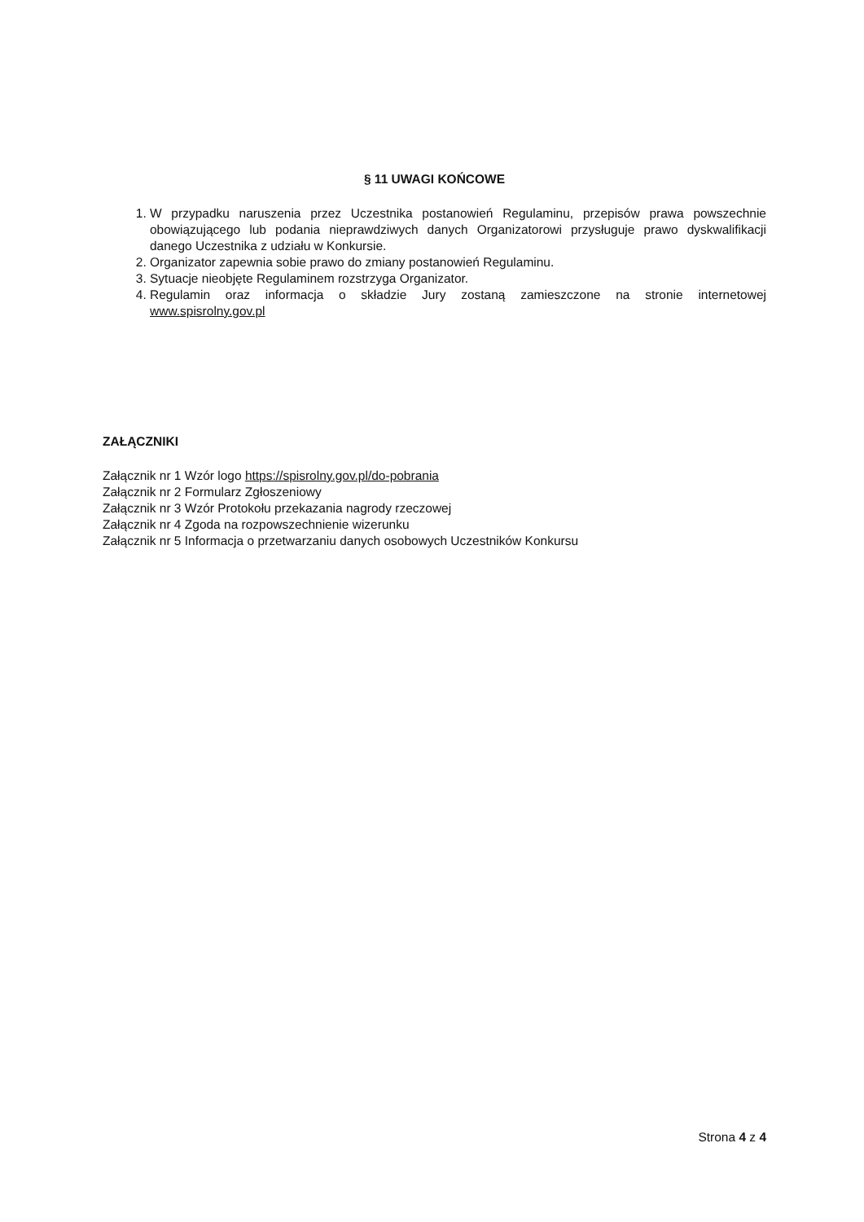§ 11 UWAGI KOŃCOWE
1. W przypadku naruszenia przez Uczestnika postanowień Regulaminu, przepisów prawa powszechnie obowiązującego lub podania nieprawdziwych danych Organizatorowi przysługuje prawo dyskwalifikacji danego Uczestnika z udziału w Konkursie.
2. Organizator zapewnia sobie prawo do zmiany postanowień Regulaminu.
3. Sytuacje nieobjęte Regulaminem rozstrzyga Organizator.
4. Regulamin oraz informacja o składzie Jury zostaną zamieszczone na stronie internetowej www.spisrolny.gov.pl
ZAŁĄCZNIKI
Załącznik nr 1 Wzór logo https://spisrolny.gov.pl/do-pobrania
Załącznik nr 2 Formularz Zgłoszeniowy
Załącznik nr 3 Wzór Protokołu przekazania nagrody rzeczowej
Załącznik nr 4 Zgoda na rozpowszechnienie wizerunku
Załącznik nr 5 Informacja o przetwarzaniu danych osobowych Uczestników Konkursu
Strona 4 z 4